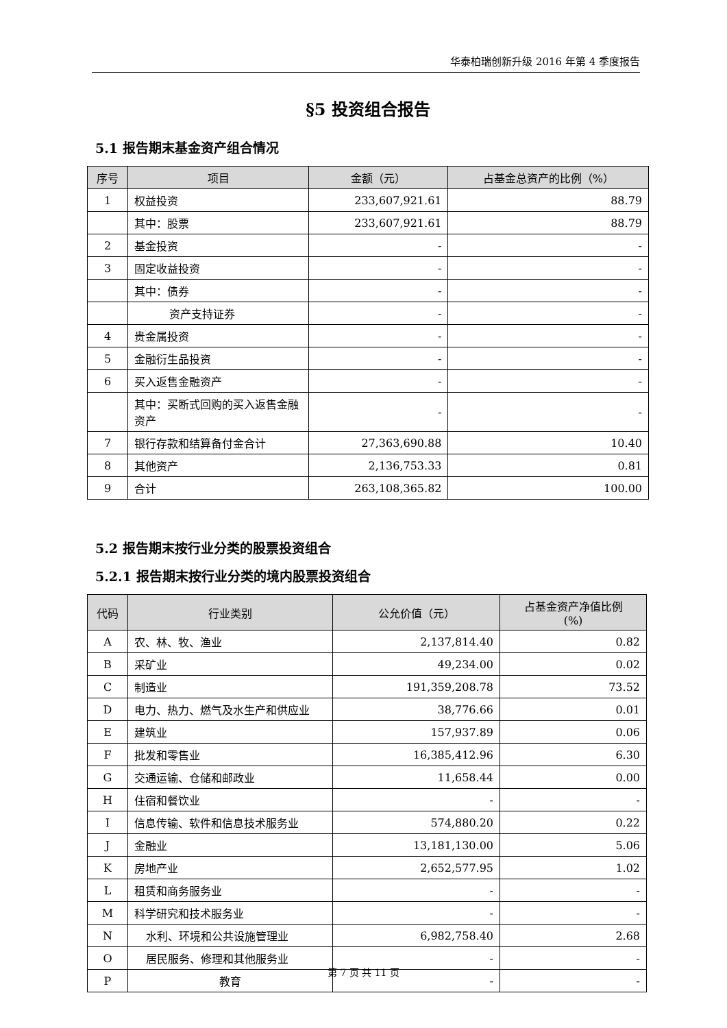华泰柏瑞创新升级 2016 年第 4 季度报告
§5 投资组合报告
5.1 报告期末基金资产组合情况
| 序号 | 项目 | 金额（元） | 占基金总资产的比例（%） |
| --- | --- | --- | --- |
| 1 | 权益投资 | 233,607,921.61 | 88.79 |
| | 其中：股票 | 233,607,921.61 | 88.79 |
| 2 | 基金投资 | - | - |
| 3 | 固定收益投资 | - | - |
| | 其中：债券 | - | - |
| | 资产支持证券 | - | - |
| 4 | 贵金属投资 | - | - |
| 5 | 金融衍生品投资 | - | - |
| 6 | 买入返售金融资产 | - | - |
| | 其中：买断式回购的买入返售金融资产 | - | - |
| 7 | 银行存款和结算备付金合计 | 27,363,690.88 | 10.40 |
| 8 | 其他资产 | 2,136,753.33 | 0.81 |
| 9 | 合计 | 263,108,365.82 | 100.00 |
5.2 报告期末按行业分类的股票投资组合
5.2.1 报告期末按行业分类的境内股票投资组合
| 代码 | 行业类别 | 公允价值（元） | 占基金资产净值比例 (%) |
| --- | --- | --- | --- |
| A | 农、林、牧、渔业 | 2,137,814.40 | 0.82 |
| B | 采矿业 | 49,234.00 | 0.02 |
| C | 制造业 | 191,359,208.78 | 73.52 |
| D | 电力、热力、燃气及水生产和供应业 | 38,776.66 | 0.01 |
| E | 建筑业 | 157,937.89 | 0.06 |
| F | 批发和零售业 | 16,385,412.96 | 6.30 |
| G | 交通运输、仓储和邮政业 | 11,658.44 | 0.00 |
| H | 住宿和餐饮业 | - | - |
| I | 信息传输、软件和信息技术服务业 | 574,880.20 | 0.22 |
| J | 金融业 | 13,181,130.00 | 5.06 |
| K | 房地产业 | 2,652,577.95 | 1.02 |
| L | 租赁和商务服务业 | - | - |
| M | 科学研究和技术服务业 | - | - |
| N | 水利、环境和公共设施管理业 | 6,982,758.40 | 2.68 |
| O | 居民服务、修理和其他服务业 | - | - |
| P | 教育 | - | - |
第 7 页 共 11 页